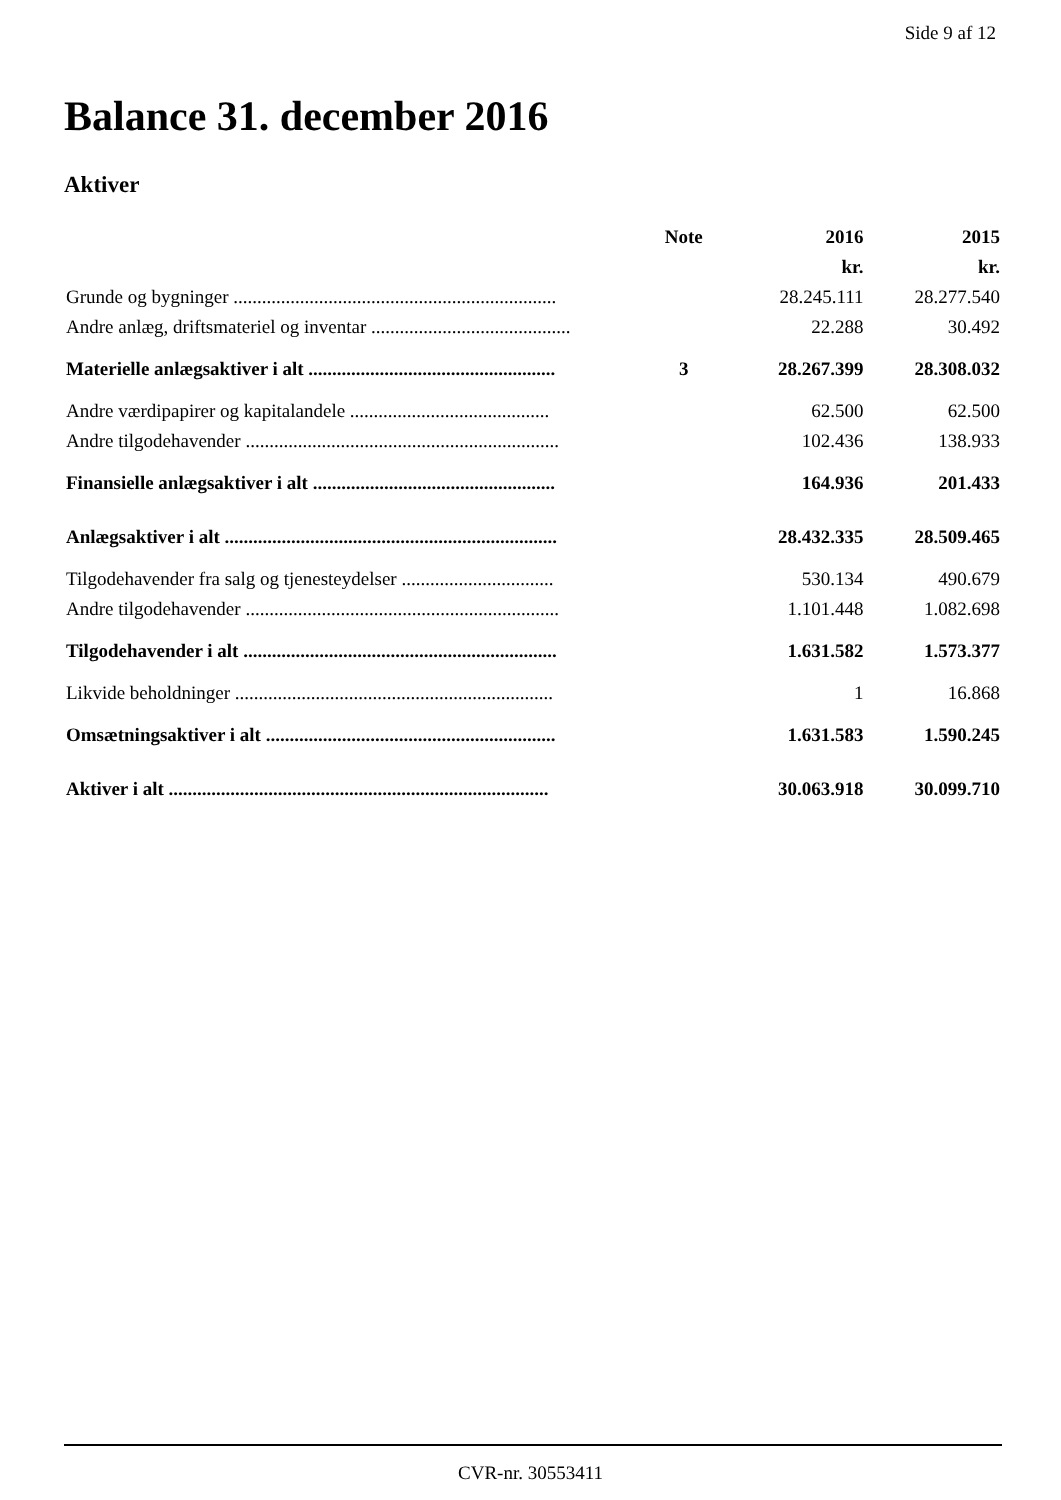Side 9 af 12
Balance 31. december 2016
Aktiver
| | Note | 2016 | 2015 |
| --- | --- | --- | --- |
| | | kr. | kr. |
| Grunde og bygninger .................................................................... | | 28.245.111 | 28.277.540 |
| Andre anlæg, driftsmateriel og inventar .......................................... | | 22.288 | 30.492 |
| Materielle anlægsaktiver i alt .................................................... | 3 | 28.267.399 | 28.308.032 |
| Andre værdipapirer og kapitalandele .......................................... | | 62.500 | 62.500 |
| Andre tilgodehavender .................................................................. | | 102.436 | 138.933 |
| Finansielle anlægsaktiver i alt ................................................... | | 164.936 | 201.433 |
| Anlægsaktiver i alt ...................................................................... | | 28.432.335 | 28.509.465 |
| Tilgodehavender fra salg og tjenesteydelser ................................ | | 530.134 | 490.679 |
| Andre tilgodehavender .................................................................. | | 1.101.448 | 1.082.698 |
| Tilgodehavender i alt .................................................................. | | 1.631.582 | 1.573.377 |
| Likvide beholdninger ................................................................... | | 1 | 16.868 |
| Omsætningsaktiver i alt ............................................................. | | 1.631.583 | 1.590.245 |
| Aktiver i alt ................................................................................ | | 30.063.918 | 30.099.710 |
CVR-nr. 30553411